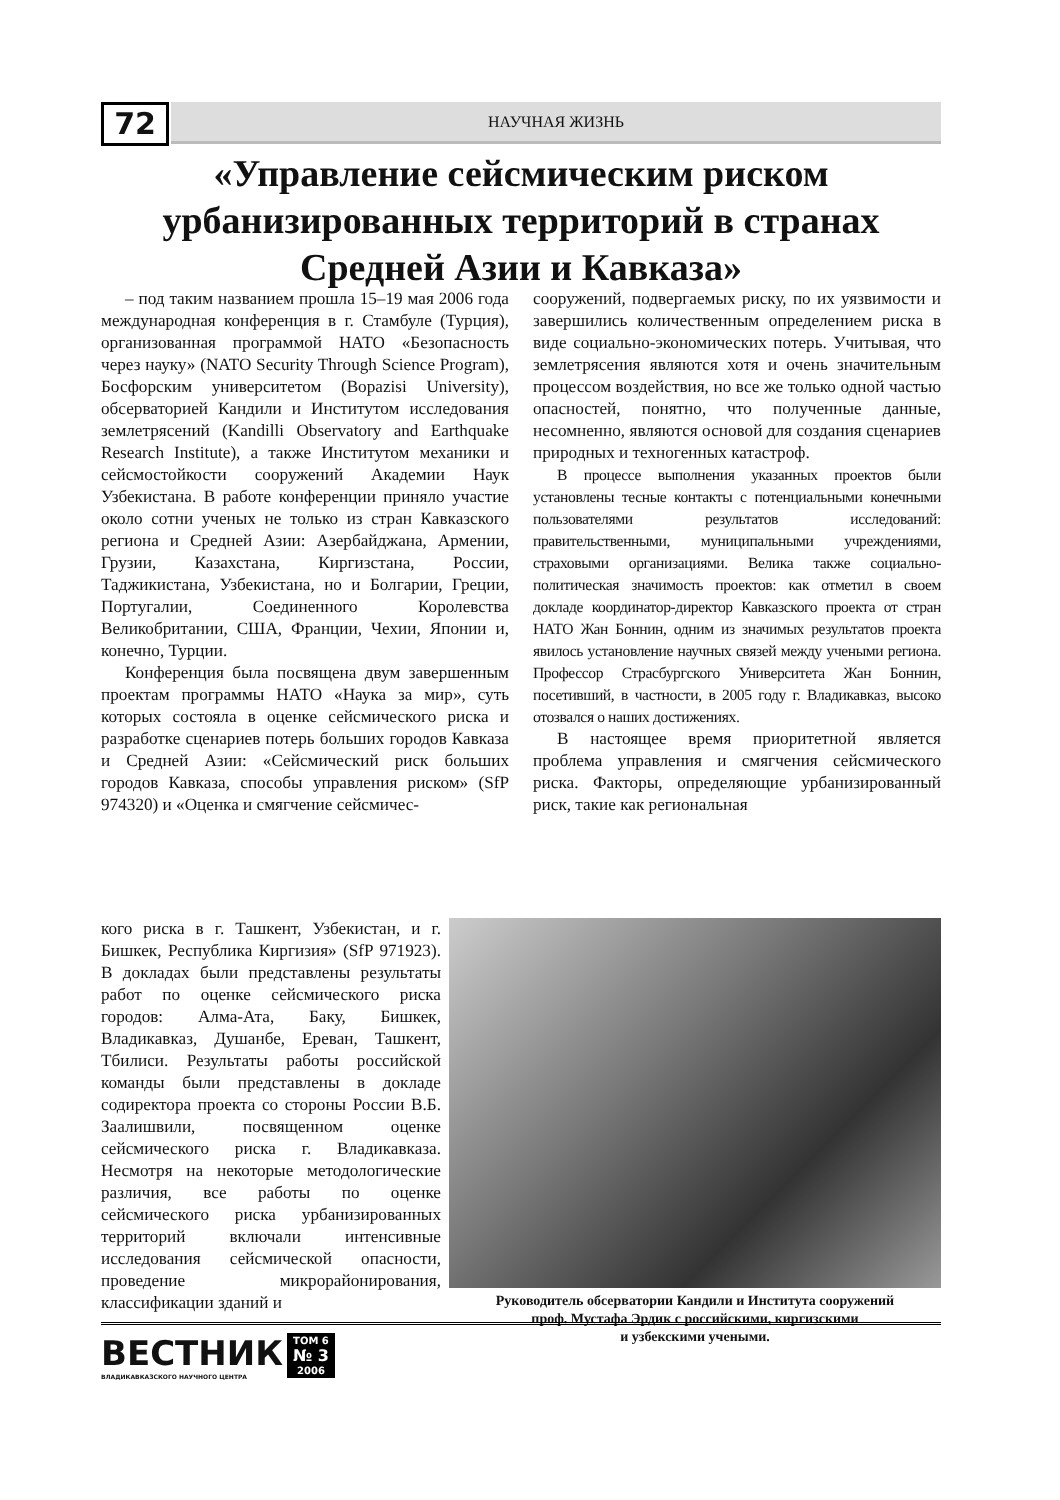72
НАУЧНАЯ ЖИЗНЬ
«Управление сейсмическим риском урбанизированных территорий в странах Средней Азии и Кавказа»
– под таким названием прошла 15–19 мая 2006 года международная конференция в г. Стамбуле (Турция), организованная программой НАТО «Безопасность через науку» (NATO Security Through Science Program), Босфорским университетом (Bopazisi University), обсерваторией Кандили и Институтом исследования землетрясений (Kandilli Observatory and Earthquake Research Institute), а также Институтом механики и сейсмостойкости сооружений Академии Наук Узбекистана. В работе конференции приняло участие около сотни ученых не только из стран Кавказского региона и Средней Азии: Азербайджана, Армении, Грузии, Казахстана, Киргизстана, России, Таджикистана, Узбекистана, но и Болгарии, Греции, Португалии, Соединенного Королевства Великобритании, США, Франции, Чехии, Японии и, конечно, Турции.
Конференция была посвящена двум завершенным проектам программы НАТО «Наука за мир», суть которых состояла в оценке сейсмического риска и разработке сценариев потерь больших городов Кавказа и Средней Азии: «Сейсмический риск больших городов Кавказа, способы управления риском» (SfP 974320) и «Оценка и смягчение сейсмичес-
сооружений, подвергаемых риску, по их уязвимости и завершились количественным определением риска в виде социально-экономических потерь. Учитывая, что землетрясения являются хотя и очень значительным процессом воздействия, но все же только одной частью опасностей, понятно, что полученные данные, несомненно, являются основой для создания сценариев природных и техногенных катастроф.
В процессе выполнения указанных проектов были установлены тесные контакты с потенциальными конечными пользователями результатов исследований: правительственными, муниципальными учреждениями, страховыми организациями. Велика также социально-политическая значимость проектов: как отметил в своем докладе координатор-директор Кавказского проекта от стран НАТО Жан Боннин, одним из значимых результатов проекта явилось установление научных связей между учеными региона. Профессор Страсбургского Университета Жан Боннин, посетивший, в частности, в 2005 году г. Владикавказ, высоко отозвался о наших достижениях.
В настоящее время приоритетной является проблема управления и смягчения сейсмического риска. Факторы, определяющие урбанизированный риск, такие как региональная
кого риска в г. Ташкент, Узбекистан, и г. Бишкек, Республика Киргизия» (SfP 971923). В докладах были представлены результаты работ по оценке сейсмического риска городов: Алма-Ата, Баку, Бишкек, Владикавказ, Душанбе, Ереван, Ташкент, Тбилиси. Результаты работы российской команды были представлены в докладе содиректора проекта со стороны России В.Б. Заалишвили, посвященном оценке сейсмического риска г. Владикавказа. Несмотря на некоторые методологические различия, все работы по оценке сейсмического риска урбанизированных территорий включали интенсивные исследования сейсмической опасности, проведение микрорайонирования, классификации зданий и
Руководитель обсерватории Кандили и Института сооружений
проф. Мустафа Эрдик с российскими, киргизскими
и узбекскими учеными.
ВЕСТНИК ВЛАДИКАВКАЗСКОГО НАУЧНОГО ЦЕНТРА ТОМ 6 № 3 2006